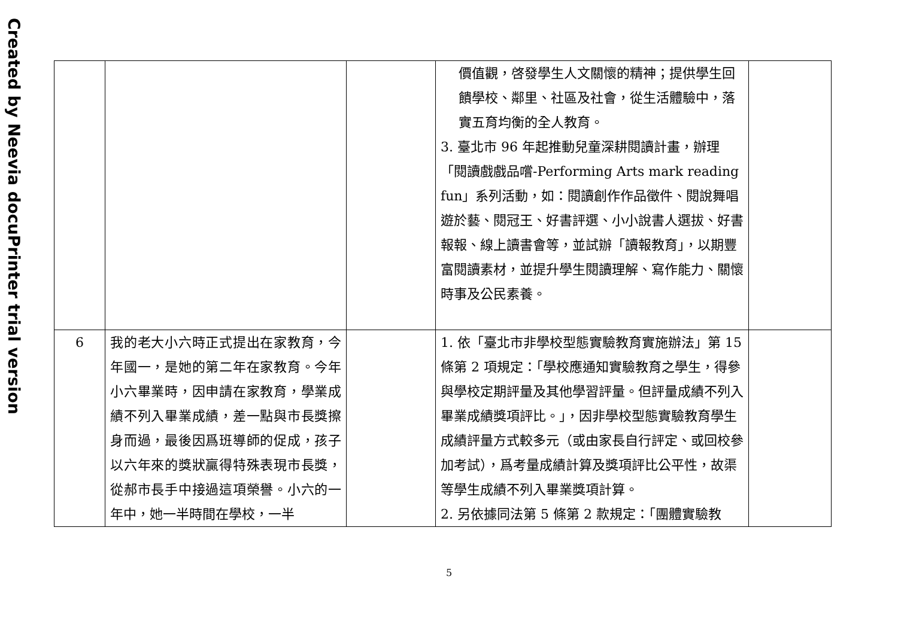Created by Neevia docuPrinter trial version
| | | | 價值觀，啓發學生人文關懷的精神；提供學生回饋學校、鄰里、社區及社會，從生活體驗中，落實五育均衡的全人教育。 3. 臺北市 96 年起推動兒童深耕閱讀計畫，辦理「閱讀戲戲品嚐-Performing Arts mark reading fun」系列活動，如：閱讀創作作品徵件、閱說舞唱遊於藝、閱冠王、好書評選、小小說書人選拔、好書報報、線上讀書會等，並試辦「讀報教育」，以期豐富閱讀素材，並提升學生閱讀理解、寫作能力、關懷時事及公民素養。 | |
| 6 | 我的老大小六時正式提出在家教育，今年國一，是她的第二年在家教育。今年小六畢業時，因申請在家教育，學業成績不列入畢業成績，差一點與市長獎擦身而過，最後因爲班導師的促成，孩子以六年來的獎狀贏得特殊表現市長獎，從郝市長手中接過這項榮譽。小六的一年中，她一半時間在學校，一半 | | 1. 依「臺北市非學校型態實驗教育實施辦法」第 15 條第 2 項規定：「學校應通知實驗教育之學生，得參與學校定期評量及其他學習評量。但評量成績不列入畢業成績獎項評比。」，因非學校型態實驗教育學生成績評量方式較多元（或由家長自行評定、或回校參加考試），爲考量成績計算及獎項評比公平性，故渠等學生成績不列入畢業獎項計算。 2. 另依據同法第 5 條第 2 款規定：「團體實驗教 | |
5